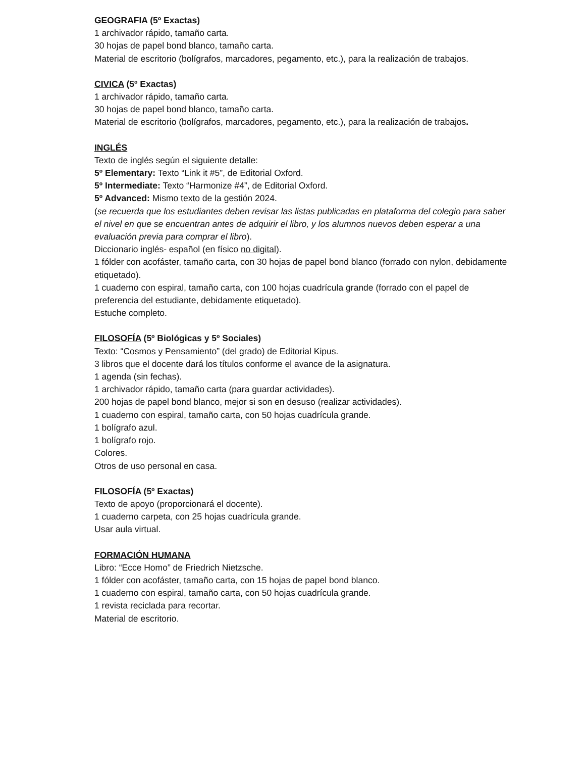GEOGRAFIA (5º Exactas)
1 archivador rápido, tamaño carta.
30 hojas de papel bond blanco, tamaño carta.
Material de escritorio (bolígrafos, marcadores, pegamento, etc.), para la realización de trabajos.
CIVICA (5º Exactas)
1 archivador rápido, tamaño carta.
30 hojas de papel bond blanco, tamaño carta.
Material de escritorio (bolígrafos, marcadores, pegamento, etc.), para la realización de trabajos.
INGLÉS
Texto de inglés según el siguiente detalle:
5º Elementary: Texto “Link it #5”, de Editorial Oxford.
5º Intermediate: Texto “Harmonize #4”, de Editorial Oxford.
5º Advanced: Mismo texto de la gestión 2024.
(se recuerda que los estudiantes deben revisar las listas publicadas en plataforma del colegio para saber el nivel en que se encuentran antes de adquirir el libro, y los alumnos nuevos deben esperar a una evaluación previa para comprar el libro).
Diccionario inglés- español (en físico no digital).
1 fólder con acofáster, tamaño carta, con 30 hojas de papel bond blanco (forrado con nylon, debidamente etiquetado).
1 cuaderno con espiral, tamaño carta, con 100 hojas cuadrícula grande (forrado con el papel de preferencia del estudiante, debidamente etiquetado).
Estuche completo.
FILOSOFÍA (5º Biológicas y 5º Sociales)
Texto: “Cosmos y Pensamiento” (del grado) de Editorial Kipus.
3 libros que el docente dará los títulos conforme el avance de la asignatura.
1 agenda (sin fechas).
1 archivador rápido, tamaño carta (para guardar actividades).
200 hojas de papel bond blanco, mejor si son en desuso (realizar actividades).
1 cuaderno con espiral, tamaño carta, con 50 hojas cuadrícula grande.
1 bolígrafo azul.
1 bolígrafo rojo.
Colores.
Otros de uso personal en casa.
FILOSOFÍA (5º Exactas)
Texto de apoyo (proporcionará el docente).
1 cuaderno carpeta, con 25 hojas cuadrícula grande.
Usar aula virtual.
FORMACIÓN HUMANA
Libro: “Ecce Homo” de Friedrich Nietzsche.
1 fólder con acofáster, tamaño carta, con 15 hojas de papel bond blanco.
1 cuaderno con espiral, tamaño carta, con 50 hojas cuadrícula grande.
1 revista reciclada para recortar.
Material de escritorio.